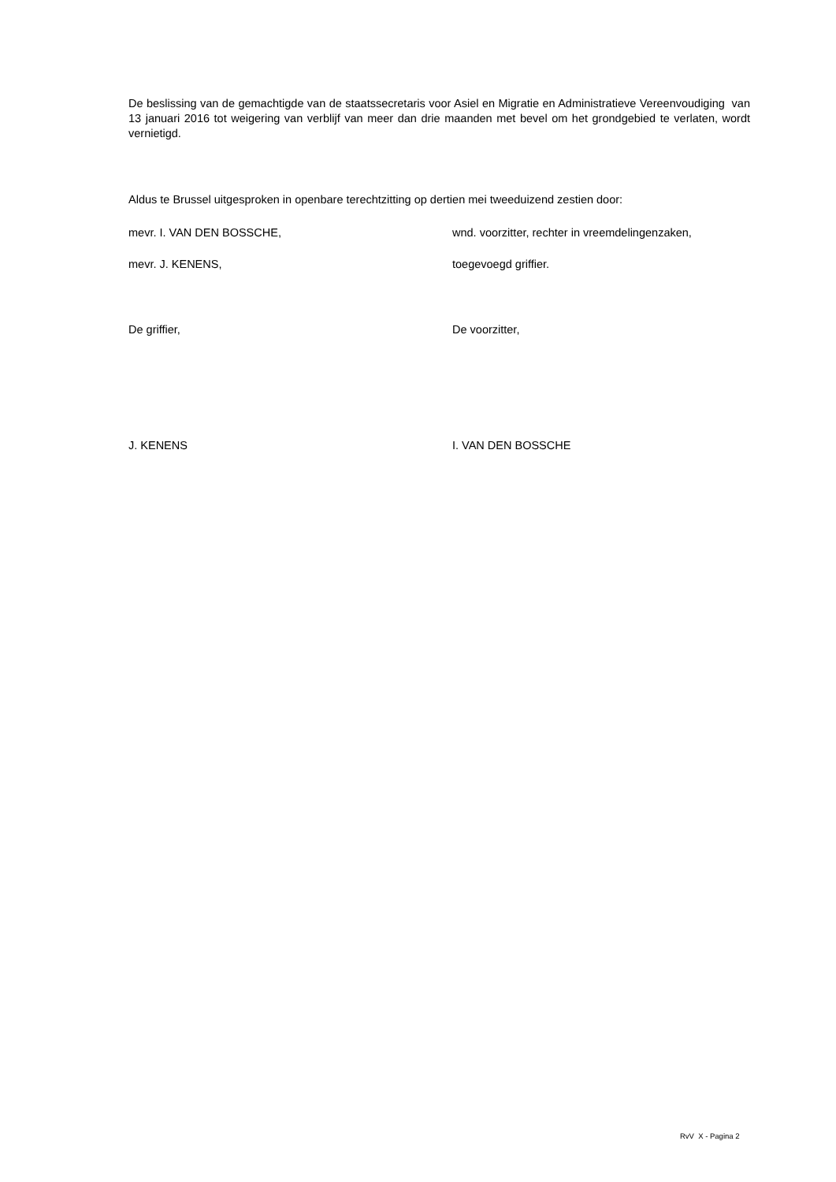De beslissing van de gemachtigde van de staatssecretaris voor Asiel en Migratie en Administratieve Vereenvoudiging van 13 januari 2016 tot weigering van verblijf van meer dan drie maanden met bevel om het grondgebied te verlaten, wordt vernietigd.
Aldus te Brussel uitgesproken in openbare terechtzitting op dertien mei tweeduizend zestien door:
mevr. I. VAN DEN BOSSCHE, wnd. voorzitter, rechter in vreemdelingenzaken,
mevr. J. KENENS, toegevoegd griffier.
De griffier, De voorzitter,
J. KENENS I. VAN DEN BOSSCHE
RvV X - Pagina 2